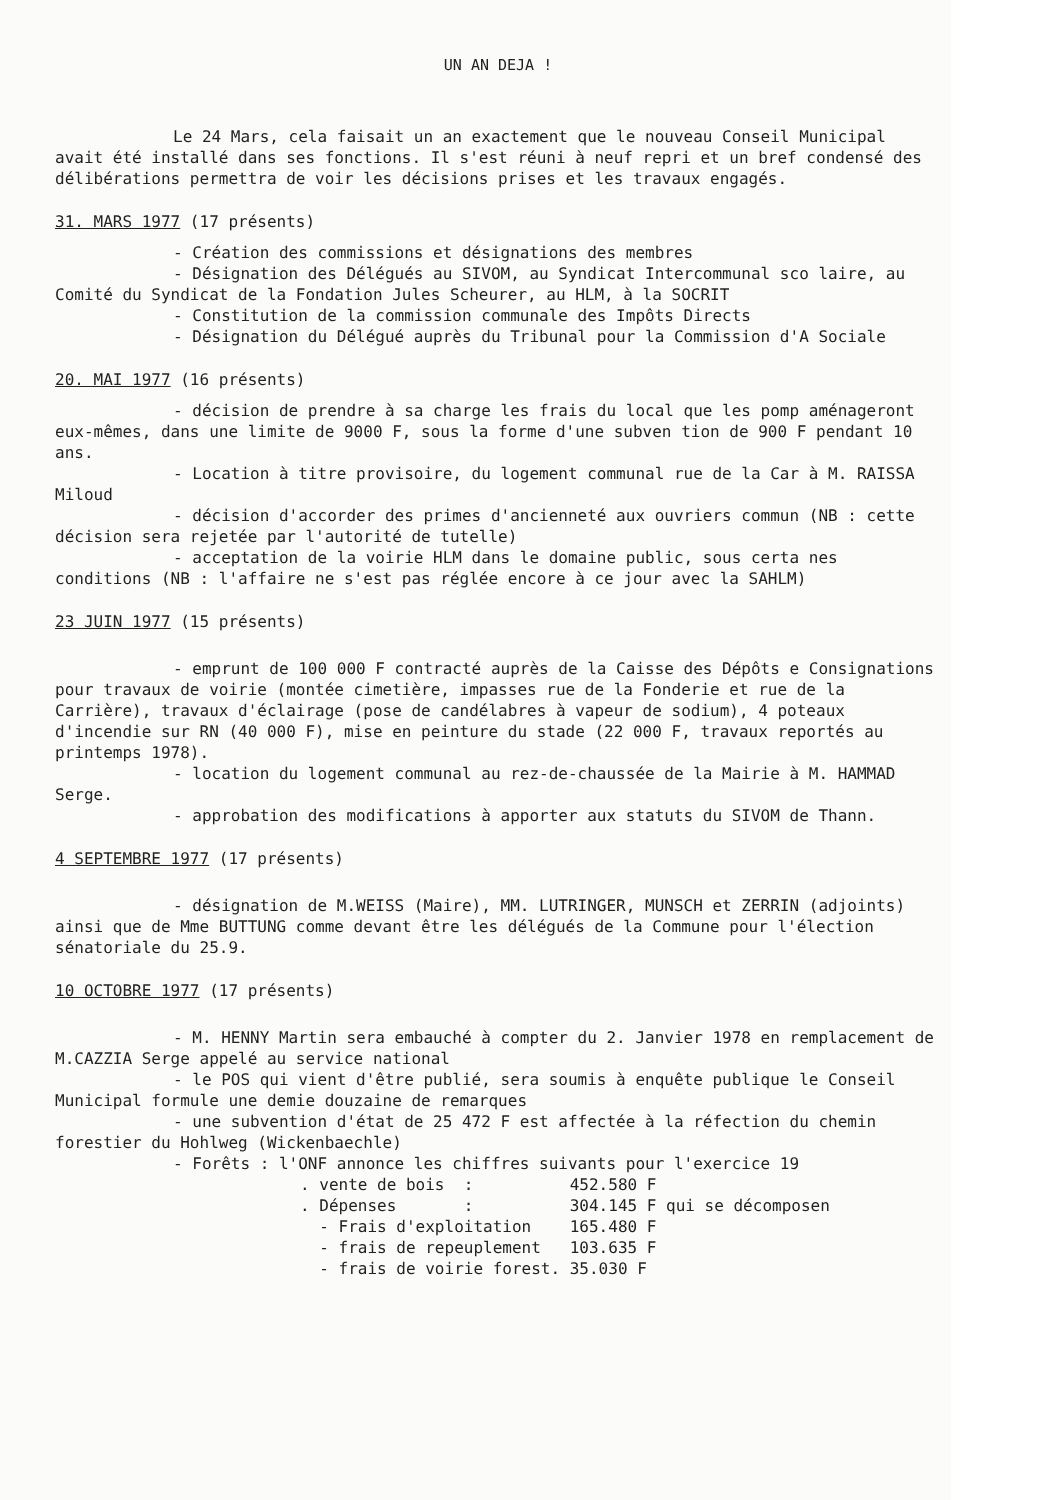UN AN DEJA !
Le 24 Mars, cela faisait un an exactement que le nouveau Conseil Municipal avait été installé dans ses fonctions. Il s'est réuni à neuf repri et un bref condensé des délibérations permettra de voir les décisions prises et les travaux engagés.
31. MARS 1977 (17 présents)
- Création des commissions et désignations des membres
- Désignation des Délégués au SIVOM, au Syndicat Intercommunal sco laire, au Comité du Syndicat de la Fondation Jules Scheurer, au HLM, à la SOCRIT
- Constitution de la commission communale des Impôts Directs
- Désignation du Délégué auprès du Tribunal pour la Commission d'A Sociale
20. MAI 1977 (16 présents)
- décision de prendre à sa charge les frais du local que les pomp aménageront eux-mêmes, dans une limite de 9000 F, sous la forme d'une subven tion de 900 F pendant 10 ans.
- Location à titre provisoire, du logement communal rue de la Car à M. RAISSA Miloud
- décision d'accorder des primes d'ancienneté aux ouvriers commun (NB : cette décision sera rejetée par l'autorité de tutelle)
- acceptation de la voirie HLM dans le domaine public, sous certa nes conditions (NB : l'affaire ne s'est pas réglée encore à ce jour avec la SAHLM)
23 JUIN 1977 (15 présents)
- emprunt de 100 000 F contracté auprès de la Caisse des Dépôts e Consignations pour travaux de voirie (montée cimetière, impasses rue de la Fonderie et rue de la Carrière), travaux d'éclairage (pose de candélabres à vapeur de sodium), 4 poteaux d'incendie sur RN (40 000 F), mise en peinture du stade (22 000 F, travaux reportés au printemps 1978).
- location du logement communal au rez-de-chaussée de la Mairie à M. HAMMAD Serge.
- approbation des modifications à apporter aux statuts du SIVOM de Thann.
4 SEPTEMBRE 1977 (17 présents)
- désignation de M.WEISS (Maire), MM. LUTRINGER, MUNSCH et ZERRIN (adjoints) ainsi que de Mme BUTTUNG comme devant être les délégués de la Commune pour l'élection sénatoriale du 25.9.
10 OCTOBRE 1977 (17 présents)
- M. HENNY Martin sera embauché à compter du 2. Janvier 1978 en remplacement de M.CAZZIA Serge appelé au service national
- le POS qui vient d'être publié, sera soumis à enquête publique le Conseil Municipal formule une demie douzaine de remarques
- une subvention d'état de 25 472 F est affectée à la réfection du chemin forestier du Hohlweg (Wickenbaechle)
- Forêts : l'ONF annonce les chiffres suivants pour l'exercice 19
. vente de bois : 452.580 F
. Dépenses : 304.145 F qui se décomposen
- Frais d'exploitation 165.480 F
- frais de repeuplement 103.635 F
- frais de voirie forest. 35.030 F